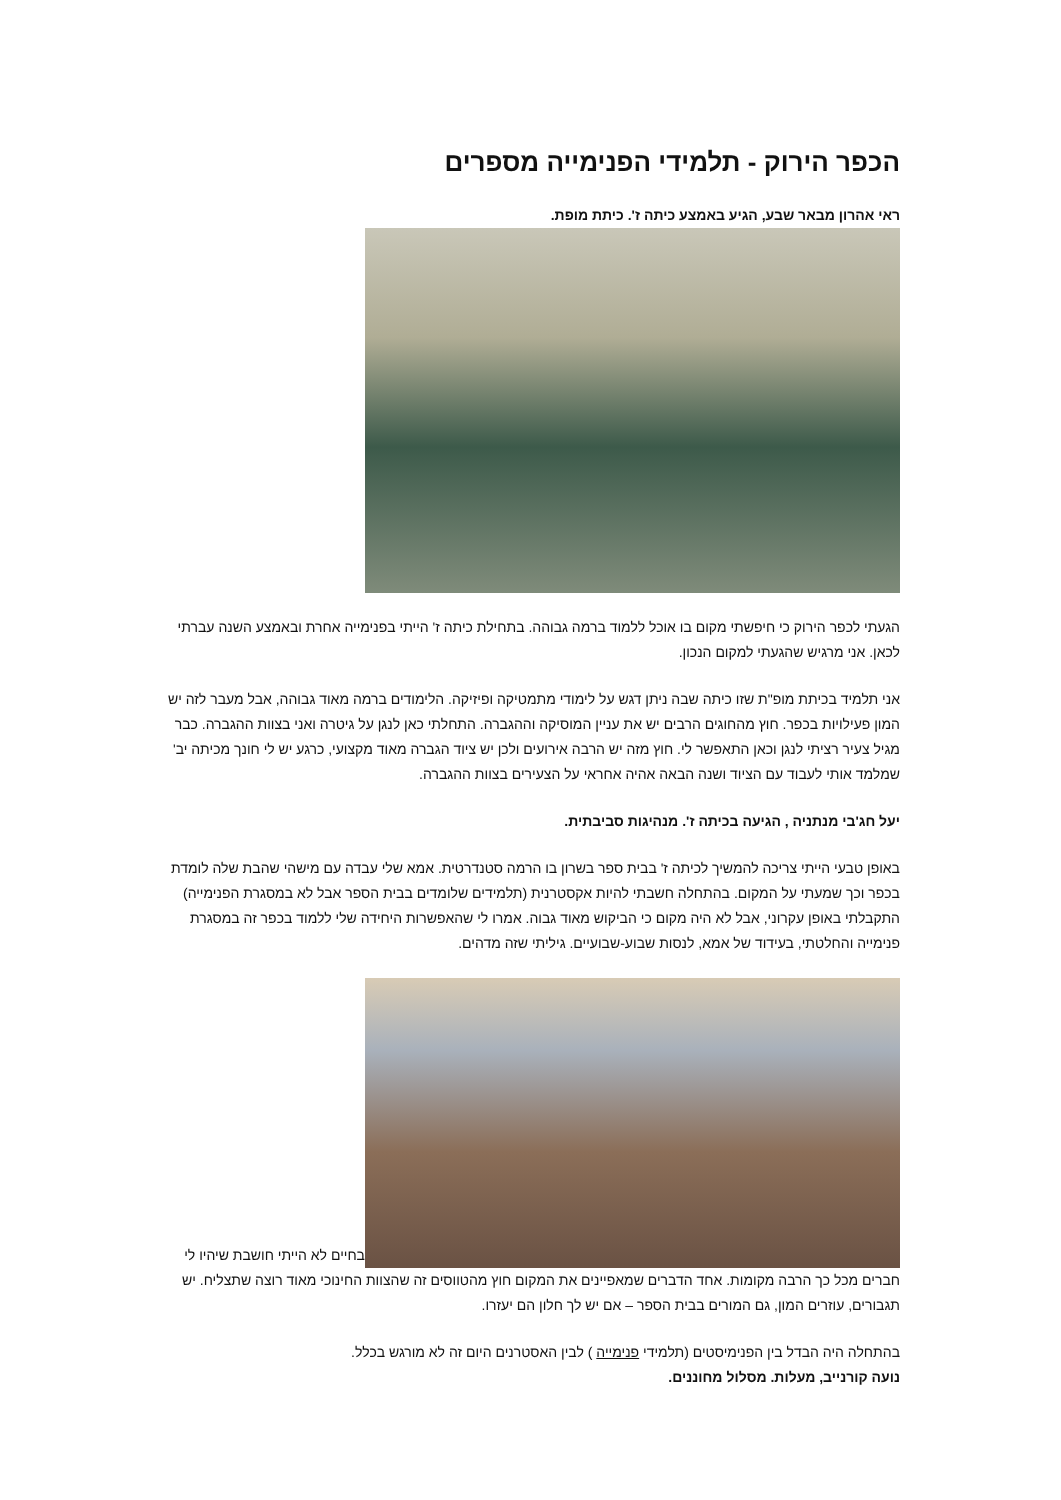הכפר הירוק - תלמידי הפנימייה מספרים
ראי אהרון מבאר שבע, הגיע באמצע כיתה ז'. כיתת מופת.
הגעתי לכפר הירוק כי חיפשתי מקום בו אוכל ללמוד ברמה גבוהה. בתחילת כיתה ז' הייתי בפנימייה אחרת ובאמצע השנה עברתי לכאן. אני מרגיש שהגעתי למקום הנכון.
אני תלמיד בכיתת מופ"ת שזו כיתה שבה ניתן דגש על לימודי מתמטיקה ופיזיקה. הלימודים ברמה מאוד גבוהה, אבל מעבר לזה יש המון פעילויות בכפר. חוץ מהחוגים הרבים יש את עניין המוסיקה וההגברה. התחלתי כאן לנגן על גיטרה ואני בצוות ההגברה. כבר מגיל צעיר רציתי לנגן וכאן התאפשר לי. חוץ מזה יש הרבה אירועים ולכן יש ציוד הגברה מאוד מקצועי, כרגע יש לי חונך מכיתה יב' שמלמד אותי לעבוד עם הציוד ושנה הבאה אהיה אחראי על הצעירים בצוות ההגברה.
יעל חג'בי מנתניה , הגיעה בכיתה ז'. מנהיגות סביבתית.
באופן טבעי הייתי צריכה להמשיך לכיתה ז' בבית ספר בשרון בו הרמה סטנדרטית. אמא שלי עבדה עם מישהי שהבת שלה לומדת בכפר וכך שמעתי על המקום. בהתחלה חשבתי להיות אקסטרנית (תלמידים שלומדים בבית הספר אבל לא במסגרת הפנימייה) התקבלתי באופן עקרוני, אבל לא היה מקום כי הביקוש מאוד גבוה. אמרו לי שהאפשרות היחידה שלי ללמוד בכפר זה במסגרת פנימייה והחלטתי, בעידוד של אמא, לנסות שבוע-שבועיים. גיליתי שזה מדהים.
בחיים לא הייתי חושבת שיהיו לי חברים מכל כך הרבה מקומות. אחד הדברים שמאפיינים את המקום חוץ מהטווסים זה שהצוות החינוכי מאוד רוצה שתצליח. יש תגבורים, עוזרים המון, גם המורים בבית הספר – אם יש לך חלון הם יעזרו.
בהתחלה היה הבדל בין הפנימיסטים (תלמידי פנימייה ) לבין האסטרנים היום זה לא מורגש בכלל.
נועה קורנייב, מעלות. מסלול מחוננים.